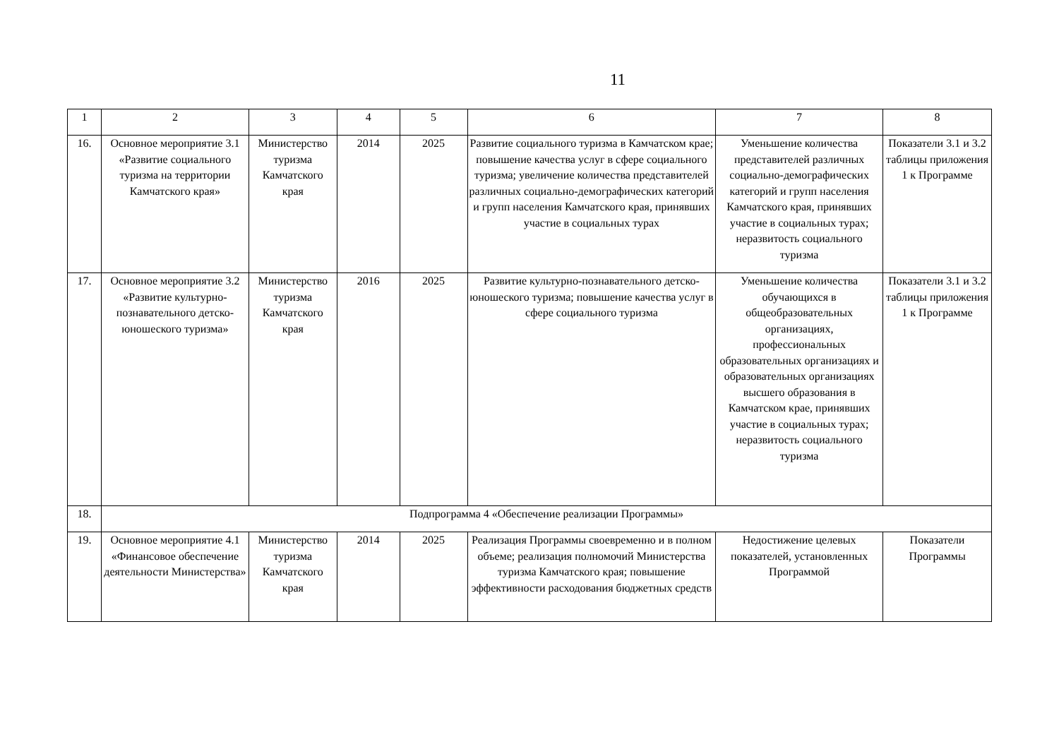11
| 1 | 2 | 3 | 4 | 5 | 6 | 7 | 8 |
| 16. | Основное мероприятие 3.1 «Развитие социального туризма на территории Камчатского края» | Министерство туризма Камчатского края | 2014 | 2025 | Развитие социального туризма в Камчатском крае; повышение качества услуг в сфере социального туризма; увеличение количества представителей различных социально-демографических категорий и групп населения Камчатского края, принявших участие в социальных турах | Уменьшение количества представителей различных социально-демографических категорий и групп населения Камчатского края, принявших участие в социальных турах; неразвитость социального туризма | Показатели 3.1 и 3.2 таблицы приложения 1 к Программе |
| 17. | Основное мероприятие 3.2 «Развитие культурно-познавательного детско-юношеского туризма» | Министерство туризма Камчатского края | 2016 | 2025 | Развитие культурно-познавательного детско-юношеского туризма; повышение качества услуг в сфере социального туризма | Уменьшение количества обучающихся в общеобразовательных организациях, профессиональных образовательных организациях и образовательных организациях высшего образования в Камчатском крае, принявших участие в социальных турах; неразвитость социального туризма | Показатели 3.1 и 3.2 таблицы приложения 1 к Программе |
| 18. | Подпрограмма 4 «Обеспечение реализации Программы» | | | | | | |
| 19. | Основное мероприятие 4.1 «Финансовое обеспечение деятельности Министерства» | Министерство туризма Камчатского края | 2014 | 2025 | Реализация Программы своевременно и в полном объеме; реализация полномочий Министерства туризма Камчатского края; повышение эффективности расходования бюджетных средств | Недостижение целевых показателей, установленных Программой | Показатели Программы |